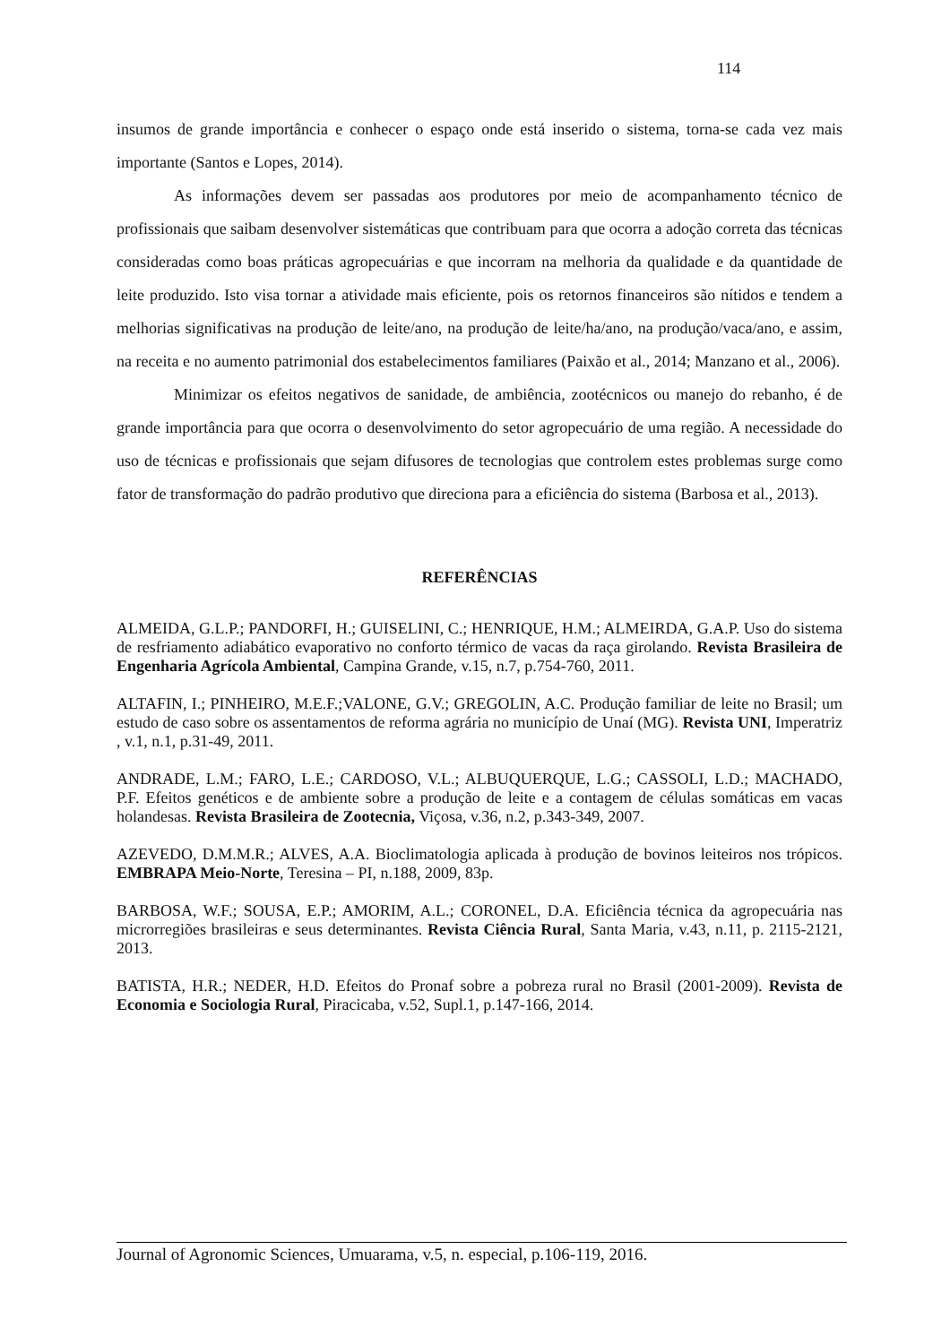114
insumos de grande importância e conhecer o espaço onde está inserido o sistema, torna-se cada vez mais importante (Santos e Lopes, 2014).
As informações devem ser passadas aos produtores por meio de acompanhamento técnico de profissionais que saibam desenvolver sistemáticas que contribuam para que ocorra a adoção correta das técnicas consideradas como boas práticas agropecuárias e que incorram na melhoria da qualidade e da quantidade de leite produzido. Isto visa tornar a atividade mais eficiente, pois os retornos financeiros são nítidos e tendem a melhorias significativas na produção de leite/ano, na produção de leite/ha/ano, na produção/vaca/ano, e assim, na receita e no aumento patrimonial dos estabelecimentos familiares (Paixão et al., 2014; Manzano et al., 2006).
Minimizar os efeitos negativos de sanidade, de ambiência, zootécnicos ou manejo do rebanho, é de grande importância para que ocorra o desenvolvimento do setor agropecuário de uma região. A necessidade do uso de técnicas e profissionais que sejam difusores de tecnologias que controlem estes problemas surge como fator de transformação do padrão produtivo que direciona para a eficiência do sistema (Barbosa et al., 2013).
REFERÊNCIAS
ALMEIDA, G.L.P.; PANDORFI, H.; GUISELINI, C.; HENRIQUE, H.M.; ALMEIRDA, G.A.P. Uso do sistema de resfriamento adiabático evaporativo no conforto térmico de vacas da raça girolando. Revista Brasileira de Engenharia Agrícola Ambiental, Campina Grande, v.15, n.7, p.754-760, 2011.
ALTAFIN, I.; PINHEIRO, M.E.F.;VALONE, G.V.; GREGOLIN, A.C. Produção familiar de leite no Brasil; um estudo de caso sobre os assentamentos de reforma agrária no município de Unaí (MG). Revista UNI, Imperatriz , v.1, n.1, p.31-49, 2011.
ANDRADE, L.M.; FARO, L.E.; CARDOSO, V.L.; ALBUQUERQUE, L.G.; CASSOLI, L.D.; MACHADO, P.F. Efeitos genéticos e de ambiente sobre a produção de leite e a contagem de células somáticas em vacas holandesas. Revista Brasileira de Zootecnia, Viçosa, v.36, n.2, p.343-349, 2007.
AZEVEDO, D.M.M.R.; ALVES, A.A. Bioclimatologia aplicada à produção de bovinos leiteiros nos trópicos. EMBRAPA Meio-Norte, Teresina – PI, n.188, 2009, 83p.
BARBOSA, W.F.; SOUSA, E.P.; AMORIM, A.L.; CORONEL, D.A. Eficiência técnica da agropecuária nas microrregiões brasileiras e seus determinantes. Revista Ciência Rural, Santa Maria, v.43, n.11, p. 2115-2121, 2013.
BATISTA, H.R.; NEDER, H.D. Efeitos do Pronaf sobre a pobreza rural no Brasil (2001-2009). Revista de Economia e Sociologia Rural, Piracicaba, v.52, Supl.1, p.147-166, 2014.
Journal of Agronomic Sciences, Umuarama, v.5, n. especial, p.106-119, 2016.